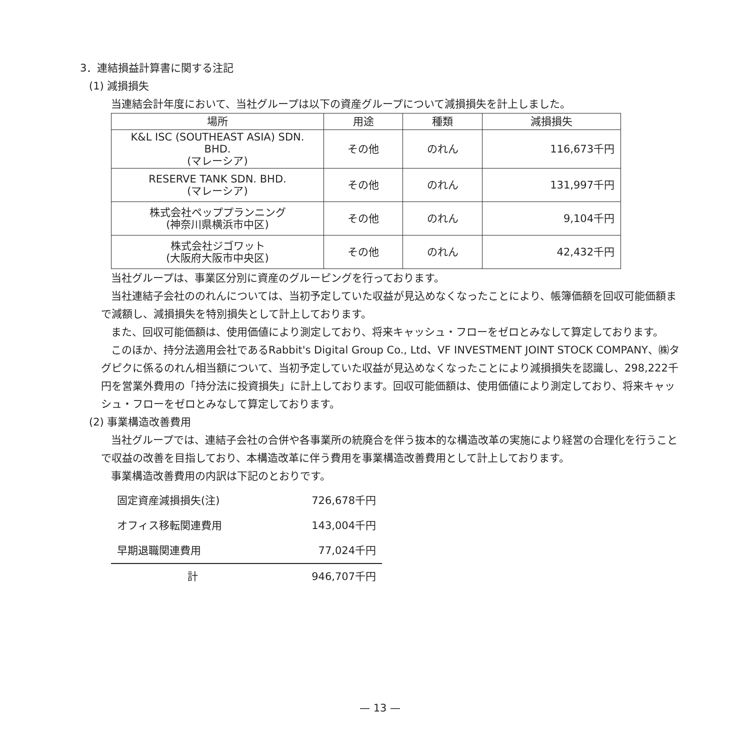3．連結損益計算書に関する注記
(1) 減損損失
当連結会計年度において、当社グループは以下の資産グループについて減損損失を計上しました。
| 場所 | 用途 | 種類 | 減損損失 |
| --- | --- | --- | --- |
| K&L ISC (SOUTHEAST ASIA) SDN. BHD. (マレーシア) | その他 | のれん | 116,673千円 |
| RESERVE TANK SDN. BHD. (マレーシア) | その他 | のれん | 131,997千円 |
| 株式会社ペッププランニング (神奈川県横浜市中区) | その他 | のれん | 9,104千円 |
| 株式会社ジゴワット (大阪府大阪市中央区) | その他 | のれん | 42,432千円 |
当社グループは、事業区分別に資産のグルーピングを行っております。
当社連結子会社ののれんについては、当初予定していた収益が見込めなくなったことにより、帳簿価額を回収可能価額まで減額し、減損損失を特別損失として計上しております。
また、回収可能価額は、使用価値により測定しており、将来キャッシュ・フローをゼロとみなして算定しております。
このほか、持分法適用会社であるRabbit's Digital Group Co., Ltd、VF INVESTMENT JOINT STOCK COMPANY、㈱タグピクに係るのれん相当額について、当初予定していた収益が見込めなくなったことにより減損損失を認識し、298,222千円を営業外費用の「持分法に投資損失」に計上しております。回収可能価額は、使用価値により測定しており、将来キャッシュ・フローをゼロとみなして算定しております。
(2) 事業構造改善費用
当社グループでは、連結子会社の合併や各事業所の統廃合を伴う抜本的な構造改革の実施により経営の合理化を行うことで収益の改善を目指しており、本構造改革に伴う費用を事業構造改善費用として計上しております。
事業構造改善費用の内訳は下記のとおりです。
| 固定資産減損損失(注) | 726,678千円 |
| オフィス移転関連費用 | 143,004千円 |
| 早期退職関連費用 | 77,024千円 |
| 計 | 946,707千円 |
— 13 —